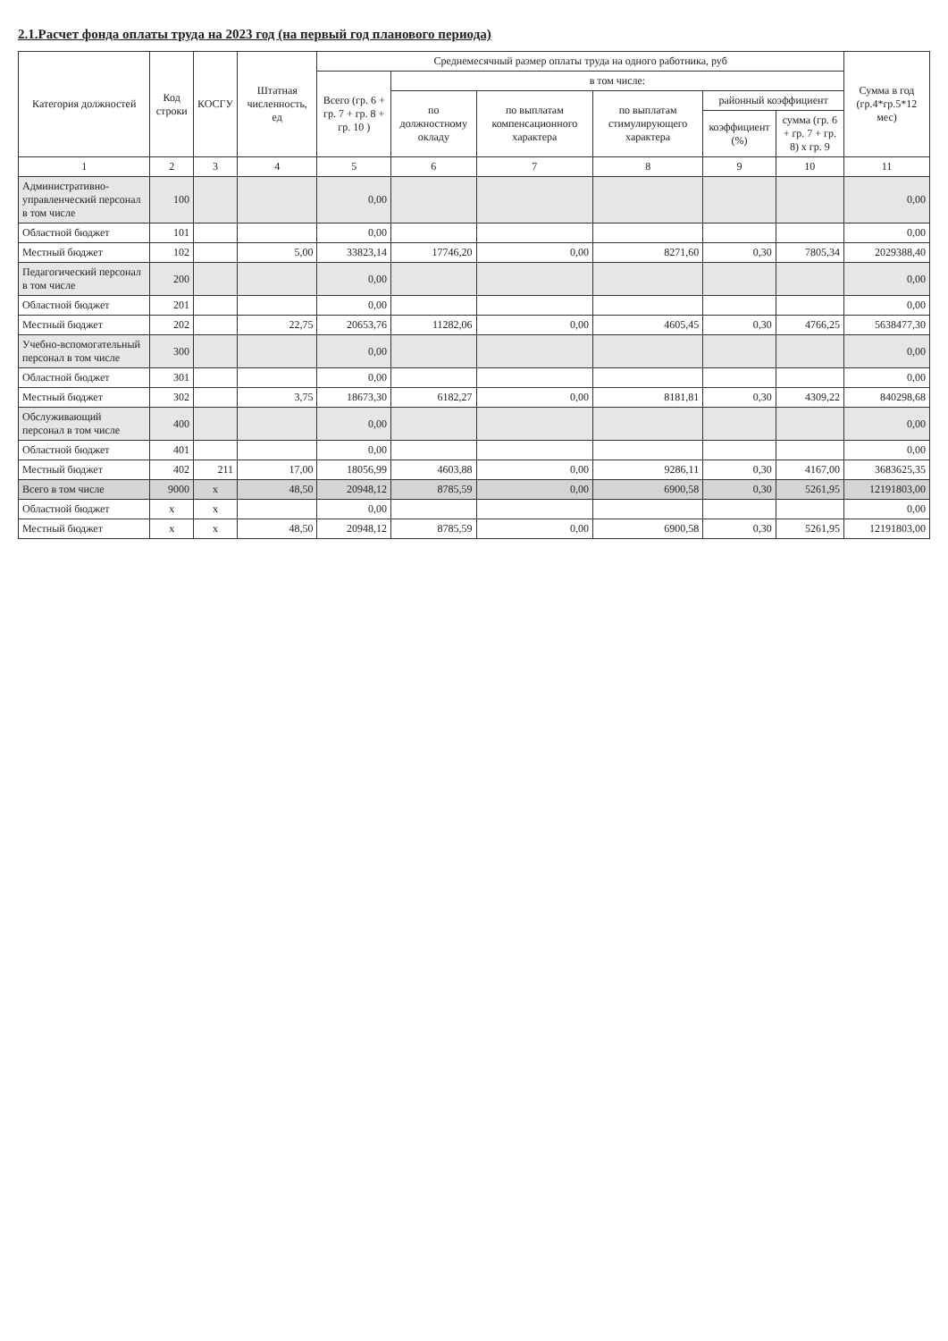2.1.Расчет фонда оплаты труда на 2023 год (на первый год планового периода)
| Категория должностей | Код строки | КОСГУ | Штатная численность, ед | Среднемесячный размер оплаты труда на одного работника, руб | | | | | | Сумма в год (гр.4*гр.5*12 мес) |
| --- | --- | --- | --- | --- | --- | --- | --- | --- | --- | --- |
| | | | | Всего (гр. 6 + гр. 7 + гр. 8 + гр. 10 ) | в том числе: | | | | | |
| | | | | | по должностному окладу | по выплатам компенсационного характера | по выплатам стимулирующего характера | районный коэффициент | | |
| | | | | | | | | коэффициент (%) | сумма (гр. 6 + гр. 7 + гр. 8) х гр. 9 | |
| 1 | 2 | 3 | 4 | 5 | 6 | 7 | 8 | 9 | 10 | 11 |
| Административно-управленческий персонал в том числе | 100 | | | 0,00 | | | | | | 0,00 |
| Областной бюджет | 101 | | | 0,00 | | | | | | 0,00 |
| Местный бюджет | 102 | | 5,00 | 33823,14 | 17746,20 | 0,00 | 8271,60 | 0,30 | 7805,34 | 2029388,40 |
| Педагогический персонал в том числе | 200 | | | 0,00 | | | | | | 0,00 |
| Областной бюджет | 201 | | | 0,00 | | | | | | 0,00 |
| Местный бюджет | 202 | | 22,75 | 20653,76 | 11282,06 | 0,00 | 4605,45 | 0,30 | 4766,25 | 5638477,30 |
| Учебно-вспомогательный персонал в том числе | 300 | | | 0,00 | | | | | | 0,00 |
| Областной бюджет | 301 | | | 0,00 | | | | | | 0,00 |
| Местный бюджет | 302 | | 3,75 | 18673,30 | 6182,27 | 0,00 | 8181,81 | 0,30 | 4309,22 | 840298,68 |
| Обслуживающий персонал в том числе | 400 | | | 0,00 | | | | | | 0,00 |
| Областной бюджет | 401 | | | 0,00 | | | | | | 0,00 |
| Местный бюджет | 402 | 211 | 17,00 | 18056,99 | 4603,88 | 0,00 | 9286,11 | 0,30 | 4167,00 | 3683625,35 |
| Всего в том числе | 9000 | x | 48,50 | 20948,12 | 8785,59 | 0,00 | 6900,58 | 0,30 | 5261,95 | 12191803,00 |
| Областной бюджет | x | x | | 0,00 | | | | | | 0,00 |
| Местный бюджет | x | x | 48,50 | 20948,12 | 8785,59 | 0,00 | 6900,58 | 0,30 | 5261,95 | 12191803,00 |